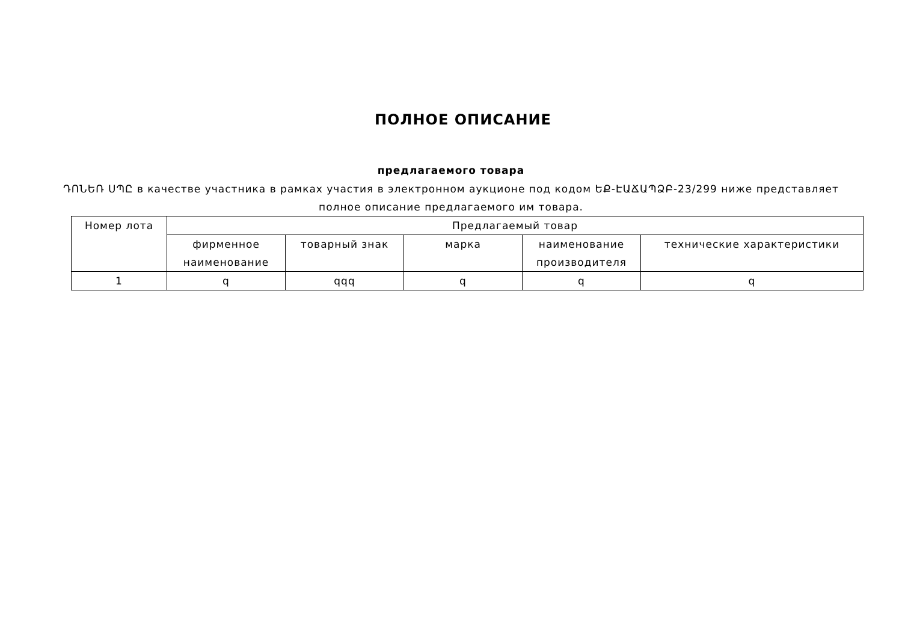ПОЛНОЕ ОПИСАНИЕ
предлагаемого товара
ԴՈՆԵՌ ՍՊԸ в качестве участника в рамках участия в электронном аукционе под кодом ԵՔ-ԷԱՃԱՊՁԲ-23/299 ниже представляет полное описание предлагаемого им товара.
| Номер лота | Предлагаемый товар | | | | |
| --- | --- | --- | --- | --- | --- |
| | фирменное наименование | товарный знак | марка | наименование производителя | технические характеристики |
| 1 | q | qqq | q | q | q |